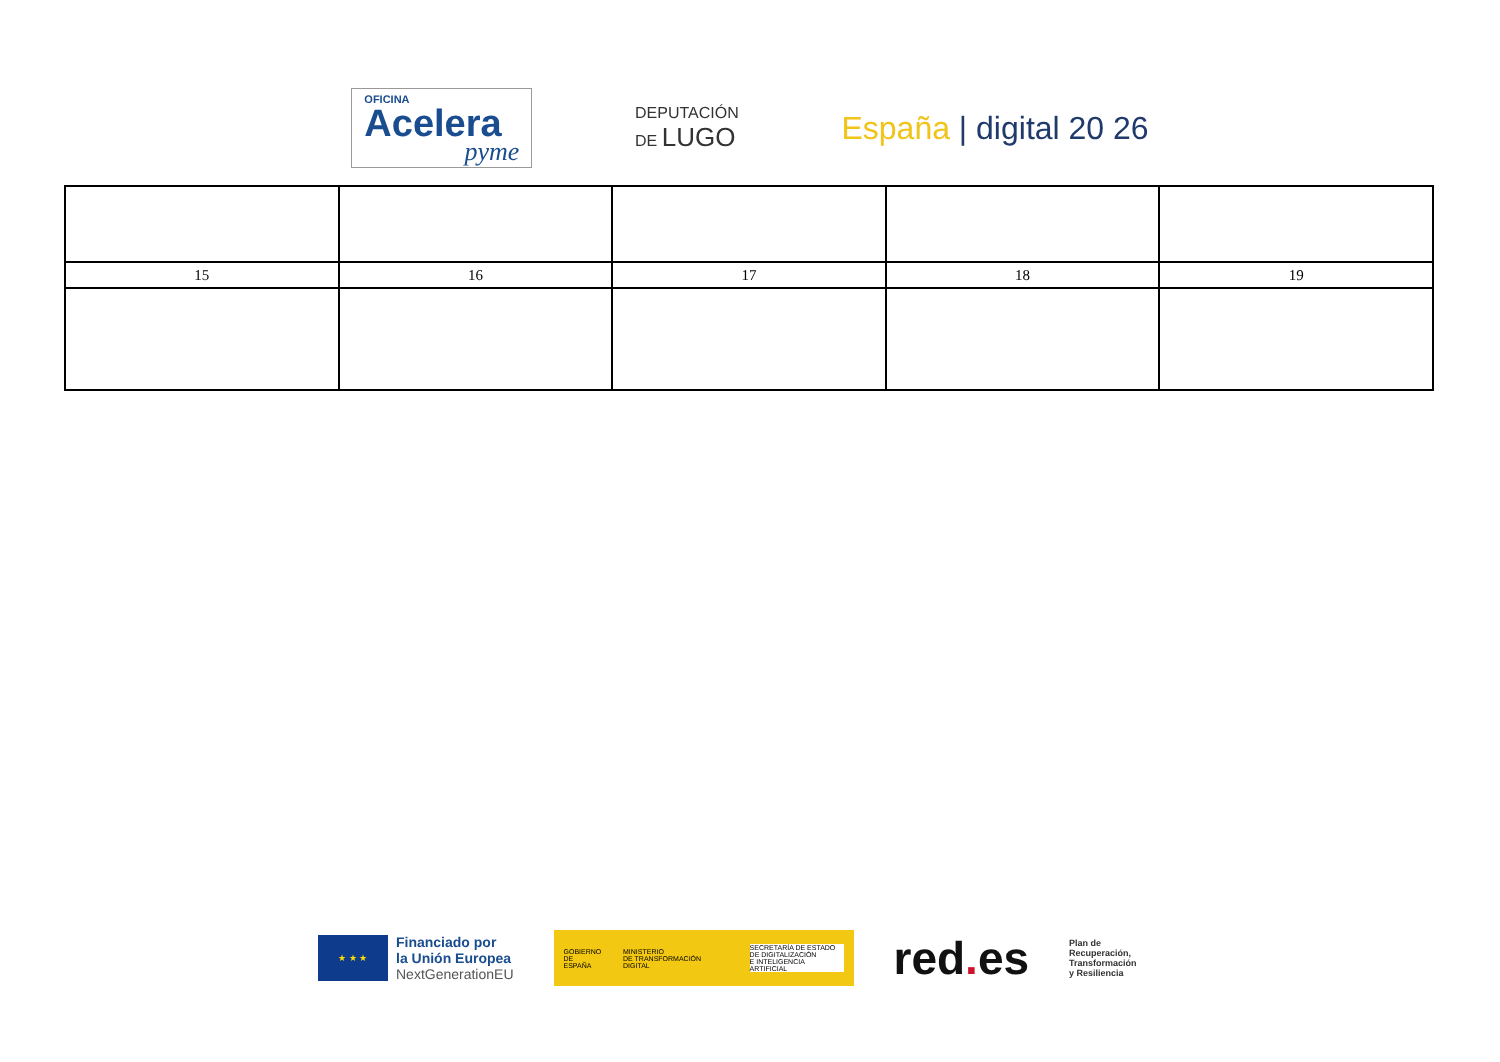OFICINA
Acelera
pyme
DEPUTACIÓN
DE LUGO
España | digital 20 26
| 15 | 16 | 17 | 18 | 19 |
★ ★ ★
Financiado por
la Unión Europea
NextGenerationEU
GOBIERNO
DE ESPAÑA MINISTERIO
DE TRANSFORMACIÓN DIGITAL SECRETARÍA DE ESTADO
DE DIGITALIZACIÓN
E INTELIGENCIA ARTIFICIAL
red. es
Plan de
Recuperación,
Transformación
y Resiliencia